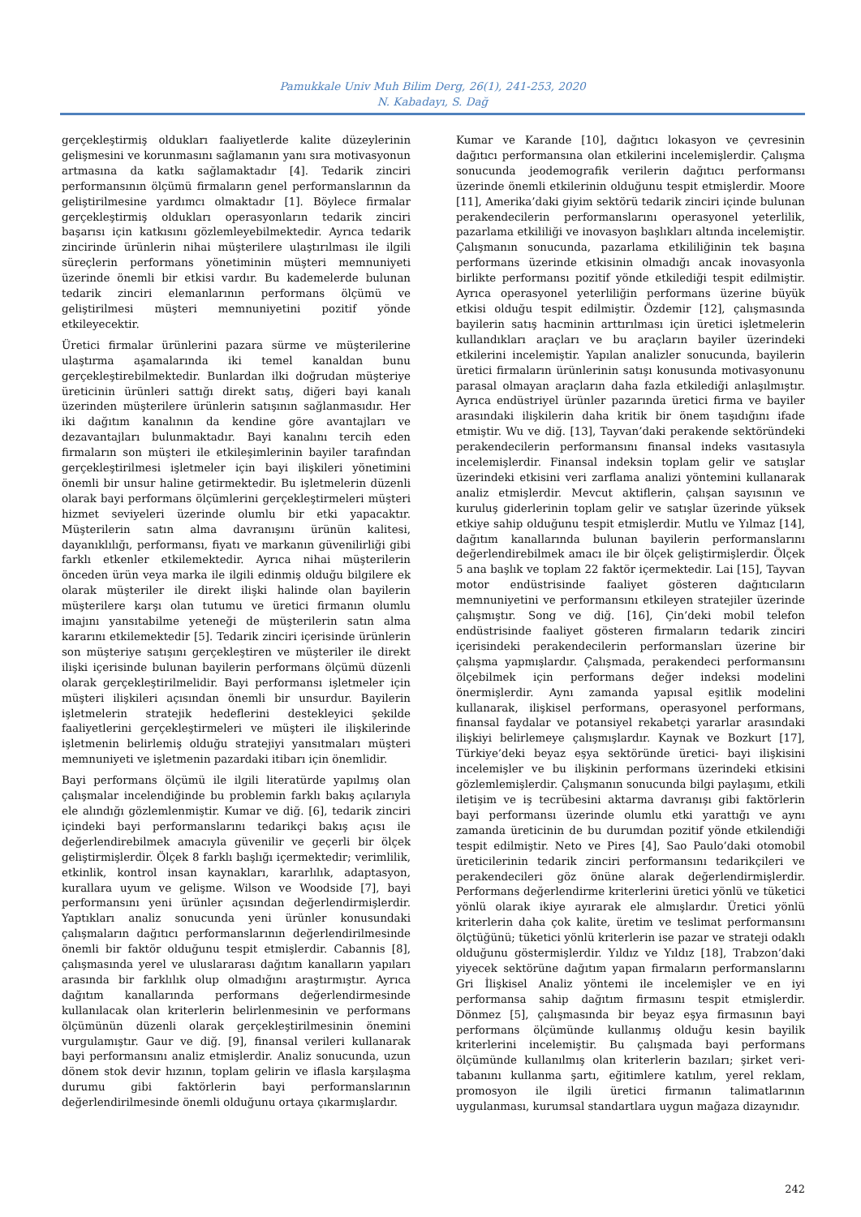Pamukkale Univ Muh Bilim Derg, 26(1), 241-253, 2020
N. Kabadayı, S. Dağ
gerçekleştirmiş oldukları faaliyetlerde kalite düzeylerinin gelişmesini ve korunmasını sağlamanın yanı sıra motivasyonun artmasına da katkı sağlamaktadır [4]. Tedarik zinciri performansının ölçümü firmaların genel performanslarının da geliştirilmesine yardımcı olmaktadır [1]. Böylece firmalar gerçekleştirmiş oldukları operasyonların tedarik zinciri başarısı için katkısını gözlemleyebilmektedir. Ayrıca tedarik zincirinde ürünlerin nihai müşterilere ulaştırılması ile ilgili süreçlerin performans yönetiminin müşteri memnuniyeti üzerinde önemli bir etkisi vardır. Bu kademelerde bulunan tedarik zinciri elemanlarının performans ölçümü ve geliştirilmesi müşteri memnuniyetini pozitif yönde etkileyecektir.
Üretici firmalar ürünlerini pazara sürme ve müşterilerine ulaştırma aşamalarında iki temel kanaldan bunu gerçekleştirebilmektedir. Bunlardan ilki doğrudan müşteriye üreticinin ürünleri sattığı direkt satış, diğeri bayi kanalı üzerinden müşterilere ürünlerin satışının sağlanmasıdır. Her iki dağıtım kanalının da kendine göre avantajları ve dezavantajları bulunmaktadır. Bayi kanalını tercih eden firmaların son müşteri ile etkileşimlerinin bayiler tarafından gerçekleştirilmesi işletmeler için bayi ilişkileri yönetimini önemli bir unsur haline getirmektedir. Bu işletmelerin düzenli olarak bayi performans ölçümlerini gerçekleştirmeleri müşteri hizmet seviyeleri üzerinde olumlu bir etki yapacaktır. Müşterilerin satın alma davranışını ürünün kalitesi, dayanıklılığı, performansı, fiyatı ve markanın güvenilirliği gibi farklı etkenler etkilemektedir. Ayrıca nihai müşterilerin önceden ürün veya marka ile ilgili edinmiş olduğu bilgilere ek olarak müşteriler ile direkt ilişki halinde olan bayilerin müşterilere karşı olan tutumu ve üretici firmanın olumlu imajını yansıtabilme yeteneği de müşterilerin satın alma kararını etkilemektedir [5]. Tedarik zinciri içerisinde ürünlerin son müşteriye satışını gerçekleştiren ve müşteriler ile direkt ilişki içerisinde bulunan bayilerin performans ölçümü düzenli olarak gerçekleştirilmelidir. Bayi performansı işletmeler için müşteri ilişkileri açısından önemli bir unsurdur. Bayilerin işletmelerin stratejik hedeflerini destekleyici şekilde faaliyetlerini gerçekleştirmeleri ve müşteri ile ilişkilerinde işletmenin belirlemiş olduğu stratejiyi yansıtmaları müşteri memnuniyeti ve işletmenin pazardaki itibarı için önemlidir.
Bayi performans ölçümü ile ilgili literatürde yapılmış olan çalışmalar incelendiğinde bu problemin farklı bakış açılarıyla ele alındığı gözlemlenmiştir. Kumar ve diğ. [6], tedarik zinciri içindeki bayi performanslarını tedarikçi bakış açısı ile değerlendirebilmek amacıyla güvenilir ve geçerli bir ölçek geliştirmişlerdir. Ölçek 8 farklı başlığı içermektedir; verimlilik, etkinlik, kontrol insan kaynakları, kararlılık, adaptasyon, kurallara uyum ve gelişme. Wilson ve Woodside [7], bayi performansını yeni ürünler açısından değerlendirmişlerdir. Yaptıkları analiz sonucunda yeni ürünler konusundaki çalışmaların dağıtıcı performanslarının değerlendirilmesinde önemli bir faktör olduğunu tespit etmişlerdir. Cabannis [8], çalışmasında yerel ve uluslararası dağıtım kanalların yapıları arasında bir farklılık olup olmadığını araştırmıştır. Ayrıca dağıtım kanallarında performans değerlendirmesinde kullanılacak olan kriterlerin belirlenmesinin ve performans ölçümünün düzenli olarak gerçekleştirilmesinin önemini vurgulamıştır. Gaur ve diğ. [9], finansal verileri kullanarak bayi performansını analiz etmişlerdir. Analiz sonucunda, uzun dönem stok devir hızının, toplam gelirin ve iflasla karşılaşma durumu gibi faktörlerin bayi performanslarının değerlendirilmesinde önemli olduğunu ortaya çıkarmışlardır.
Kumar ve Karande [10], dağıtıcı lokasyon ve çevresinin dağıtıcı performansına olan etkilerini incelemişlerdir. Çalışma sonucunda jeodemografik verilerin dağıtıcı performansı üzerinde önemli etkilerinin olduğunu tespit etmişlerdir. Moore [11], Amerika’daki giyim sektörü tedarik zinciri içinde bulunan perakendecilerin performanslarını operasyonel yeterlilik, pazarlama etkililiği ve inovasyon başlıkları altında incelemiştir. Çalışmanın sonucunda, pazarlama etkililiğinin tek başına performans üzerinde etkisinin olmadığı ancak inovasyonla birlikte performansı pozitif yönde etkilediği tespit edilmiştir. Ayrıca operasyonel yeterliliğin performans üzerine büyük etkisi olduğu tespit edilmiştir. Özdemir [12], çalışmasında bayilerin satış hacminin arttırılması için üretici işletmelerin kullandıkları araçları ve bu araçların bayiler üzerindeki etkilerini incelemiştir. Yapılan analizler sonucunda, bayilerin üretici firmaların ürünlerinin satışı konusunda motivasyonunu parasal olmayan araçların daha fazla etkilediği anlaşılmıştır. Ayrıca endüstriyel ürünler pazarında üretici firma ve bayiler arasındaki ilişkilerin daha kritik bir önem taşıdığını ifade etmiştir. Wu ve diğ. [13], Tayvan’daki perakende sektöründeki perakendecilerin performansını finansal indeks vasıtasıyla incelemişlerdir. Finansal indeksin toplam gelir ve satışlar üzerindeki etkisini veri zarflama analizi yöntemini kullanarak analiz etmişlerdir. Mevcut aktiflerin, çalışan sayısının ve kuruluş giderlerinin toplam gelir ve satışlar üzerinde yüksek etkiye sahip olduğunu tespit etmişlerdir. Mutlu ve Yılmaz [14], dağıtım kanallarında bulunan bayilerin performanslarını değerlendirebilmek amacı ile bir ölçek geliştirmişlerdir. Ölçek 5 ana başlık ve toplam 22 faktör içermektedir. Lai [15], Tayvan motor endüstrisinde faaliyet gösteren dağıtıcıların memnuniyetini ve performansını etkileyen stratejiler üzerinde çalışmıştır. Song ve diğ. [16], Çin’deki mobil telefon endüstrisinde faaliyet gösteren firmaların tedarik zinciri içerisindeki perakendecilerin performansları üzerine bir çalışma yapmışlardır. Çalışmada, perakendeci performansını ölçebilmek için performans değer indeksi modelini önermişlerdir. Aynı zamanda yapısal eşitlik modelini kullanarak, ilişkisel performans, operasyonel performans, finansal faydalar ve potansiyel rekabetçi yararlar arasındaki ilişkiyi belirlemeye çalışmışlardır. Kaynak ve Bozkurt [17], Türkiye’deki beyaz eşya sektöründe üretici- bayi ilişkisini incelemişler ve bu ilişkinin performans üzerindeki etkisini gözlemlemişlerdir. Çalışmanın sonucunda bilgi paylaşımı, etkili iletişim ve iş tecrübesini aktarma davranışı gibi faktörlerin bayi performansı üzerinde olumlu etki yarattığı ve aynı zamanda üreticinin de bu durumdan pozitif yönde etkilendiği tespit edilmiştir. Neto ve Pires [4], Sao Paulo’daki otomobil üreticilerinin tedarik zinciri performansını tedarikçileri ve perakendecileri göz önüne alarak değerlendirmişlerdir. Performans değerlendirme kriterlerini üretici yönlü ve tüketici yönlü olarak ikiye ayırarak ele almışlardır. Üretici yönlü kriterlerin daha çok kalite, üretim ve teslimat performansını ölçtüğünü; tüketici yönlü kriterlerin ise pazar ve strateji odaklı olduğunu göstermişlerdir. Yıldız ve Yıldız [18], Trabzon’daki yiyecek sektörüne dağıtım yapan firmaların performanslarını Gri İlişkisel Analiz yöntemi ile incelemişler ve en iyi performansa sahip dağıtım firmasını tespit etmişlerdir. Dönmez [5], çalışmasında bir beyaz eşya firmasının bayi performans ölçümünde kullanmış olduğu kesin bayilik kriterlerini incelemiştir. Bu çalışmada bayi performans ölçümünde kullanılmış olan kriterlerin bazıları; şirket veri-tabanını kullanma şartı, eğitimlere katılım, yerel reklam, promosyon ile ilgili üretici firmanın talimatlarının uygulanması, kurumsal standartlara uygun mağaza dizaynıdır.
242